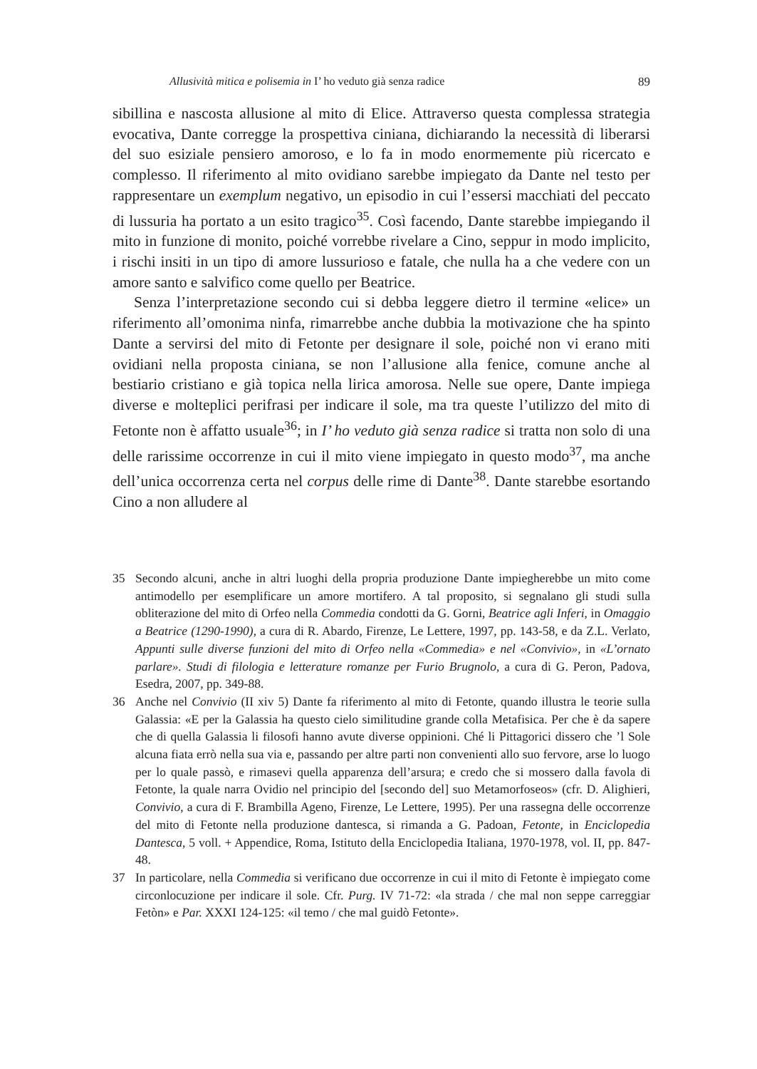Allusività mitica e polisemia in I’ ho veduto già senza radice 89
sibillina e nascosta allusione al mito di Elice. Attraverso questa complessa strategia evocativa, Dante corregge la prospettiva ciniana, dichiarando la necessità di liberarsi del suo esiziale pensiero amoroso, e lo fa in modo enormemente più ricercato e complesso. Il riferimento al mito ovidiano sarebbe impiegato da Dante nel testo per rappresentare un exemplum negativo, un episodio in cui l’essersi macchiati del peccato di lussuria ha portato a un esito tragico<sup>35</sup>. Così facendo, Dante starebbe impiegando il mito in funzione di monito, poiché vorrebbe rivelare a Cino, seppur in modo implicito, i rischi insiti in un tipo di amore lussurioso e fatale, che nulla ha a che vedere con un amore santo e salvifico come quello per Beatrice.
Senza l’interpretazione secondo cui si debba leggere dietro il termine «elice» un riferimento all’omonima ninfa, rimarrebbe anche dubbia la motivazione che ha spinto Dante a servirsi del mito di Fetonte per designare il sole, poiché non vi erano miti ovidiani nella proposta ciniana, se non l’allusione alla fenice, comune anche al bestiario cristiano e già topica nella lirica amorosa. Nelle sue opere, Dante impiega diverse e molteplici perifrasi per indicare il sole, ma tra queste l’utilizzo del mito di Fetonte non è affatto usuale<sup>36</sup>; in I’ ho veduto già senza radice si tratta non solo di una delle rarissime occorrenze in cui il mito viene impiegato in questo modo<sup>37</sup>, ma anche dell’unica occorrenza certa nel corpus delle rime di Dante<sup>38</sup>. Dante starebbe esortando Cino a non alludere al
35 Secondo alcuni, anche in altri luoghi della propria produzione Dante impiegherebbe un mito come antimodello per esemplificare un amore mortifero. A tal proposito, si segnalano gli studi sulla obliterazione del mito di Orfeo nella Commedia condotti da G. Gorni, Beatrice agli Inferi, in Omaggio a Beatrice (1290-1990), a cura di R. Abardo, Firenze, Le Lettere, 1997, pp. 143-58, e da Z.L. Verlato, Appunti sulle diverse funzioni del mito di Orfeo nella «Commedia» e nel «Convivio», in «L’ornato parlare». Studi di filologia e letterature romanze per Furio Brugnolo, a cura di G. Peron, Padova, Esedra, 2007, pp. 349-88.
36 Anche nel Convivio (II xiv 5) Dante fa riferimento al mito di Fetonte, quando illustra le teorie sulla Galassia: «E per la Galassia ha questo cielo similitudine grande colla Metafisica. Per che è da sapere che di quella Galassia li filosofi hanno avute diverse oppinioni. Ché li Pittagorici dissero che ’l Sole alcuna fiata errò nella sua via e, passando per altre parti non convenienti allo suo fervore, arse lo luogo per lo quale passò, e rimasevi quella apparenza dell’arsura; e credo che si mossero dalla favola di Fetonte, la quale narra Ovidio nel principio del [secondo del] suo Metamorfoseos» (cfr. D. Alighieri, Convivio, a cura di F. Brambilla Ageno, Firenze, Le Lettere, 1995). Per una rassegna delle occorrenze del mito di Fetonte nella produzione dantesca, si rimanda a G. Padoan, Fetonte, in Enciclopedia Dantesca, 5 voll. + Appendice, Roma, Istituto della Enciclopedia Italiana, 1970-1978, vol. II, pp. 847-48.
37 In particolare, nella Commedia si verificano due occorrenze in cui il mito di Fetonte è impiegato come circonlocuzione per indicare il sole. Cfr. Purg. IV 71-72: «la strada / che mal non seppe carreggiar Fetòn» e Par. XXXI 124-125: «il temo / che mal guidò Fetonte».